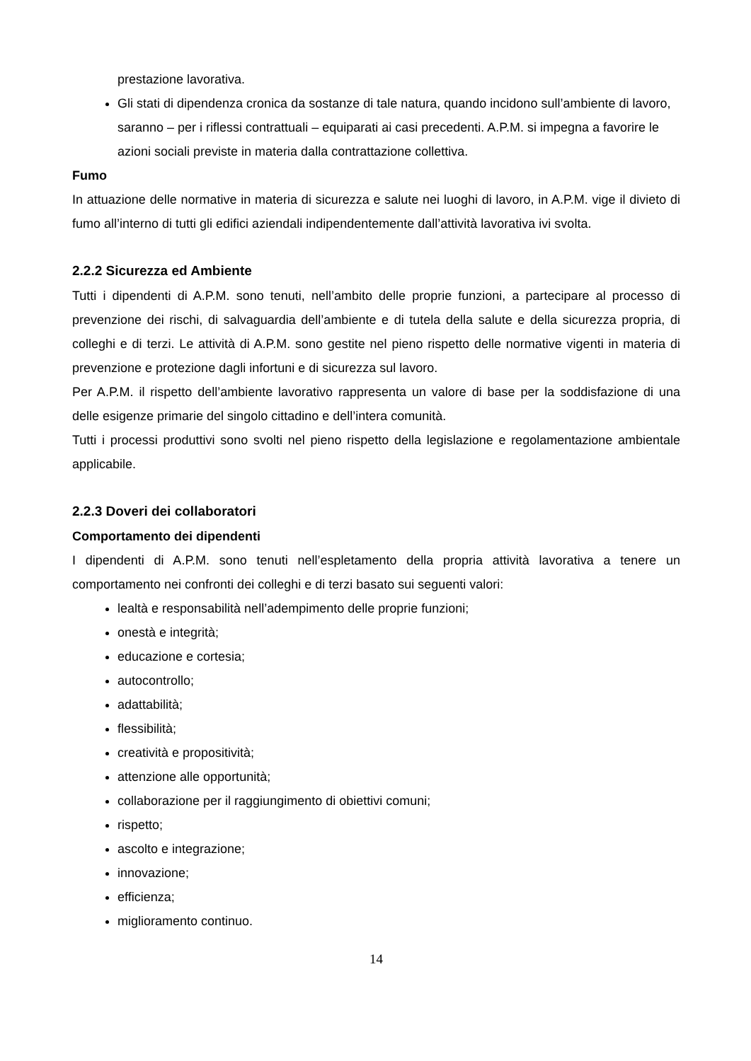prestazione lavorativa.
Gli stati di dipendenza cronica da sostanze di tale natura, quando incidono sull’ambiente di lavoro, saranno – per i riflessi contrattuali – equiparati ai casi precedenti. A.P.M. si impegna a favorire le azioni sociali previste in materia dalla contrattazione collettiva.
Fumo
In attuazione delle normative in materia di sicurezza e salute nei luoghi di lavoro, in A.P.M. vige il divieto di fumo all’interno di tutti gli edifici aziendali indipendentemente dall’attività lavorativa ivi svolta.
2.2.2 Sicurezza ed Ambiente
Tutti i dipendenti di A.P.M. sono tenuti, nell’ambito delle proprie funzioni, a partecipare al processo di prevenzione dei rischi, di salvaguardia dell’ambiente e di tutela della salute e della sicurezza propria, di colleghi e di terzi. Le attività di A.P.M. sono gestite nel pieno rispetto delle normative vigenti in materia di prevenzione e protezione dagli infortuni e di sicurezza sul lavoro.
Per A.P.M. il rispetto dell’ambiente lavorativo rappresenta un valore di base per la soddisfazione di una delle esigenze primarie del singolo cittadino e dell’intera comunità.
Tutti i processi produttivi sono svolti nel pieno rispetto della legislazione e regolamentazione ambientale applicabile.
2.2.3 Doveri dei collaboratori
Comportamento dei dipendenti
I dipendenti di A.P.M. sono tenuti nell’espletamento della propria attività lavorativa a tenere un comportamento nei confronti dei colleghi e di terzi basato sui seguenti valori:
lealtà e responsabilità nell’adempimento delle proprie funzioni;
onestà e integrità;
educazione e cortesia;
autocontrollo;
adattabilità;
flessibilità;
creatività e propositività;
attenzione alle opportunità;
collaborazione per il raggiungimento di obiettivi comuni;
rispetto;
ascolto e integrazione;
innovazione;
efficienza;
miglioramento continuo.
14